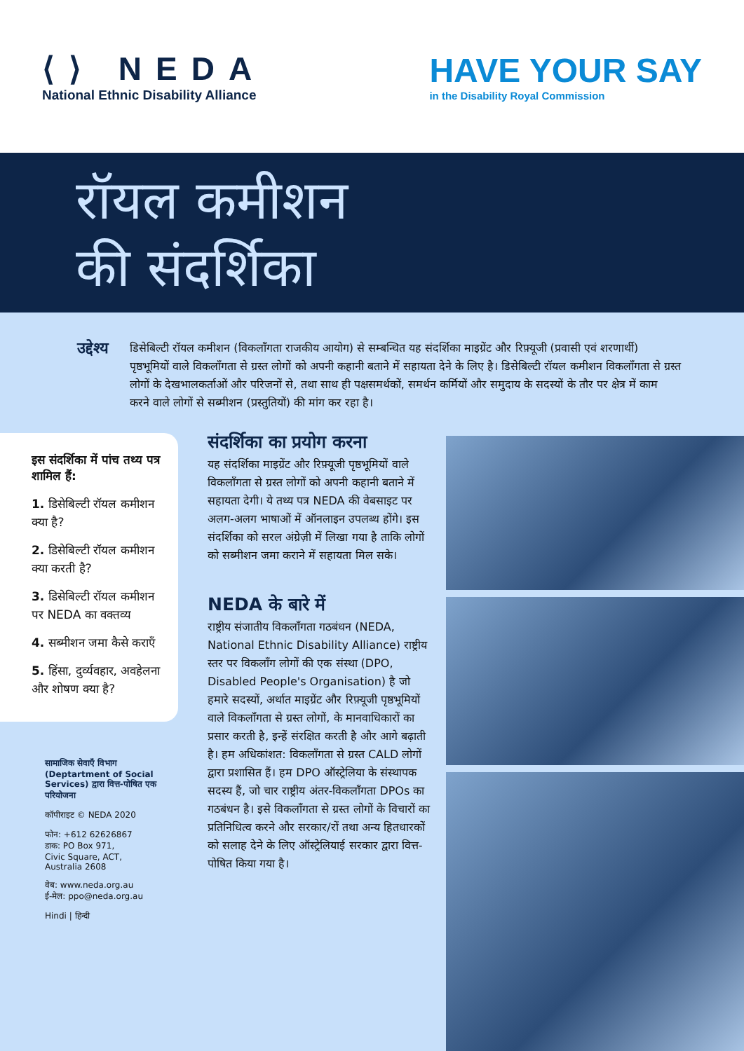⟨⟩ NEDA
National Ethnic Disability Alliance
HAVE YOUR SAY
in the Disability Royal Commission
रॉयल कमीशन
की संदर्शिका
उद्देश्य
डिसेबिल्टी रॉयल कमीशन (विकलाँगता राजकीय आयोग) से सम्बन्धित यह संदर्शिका माइग्रेंट और रिफ़्यूजी (प्रवासी एवं शरणार्थी) पृष्ठभूमियों वाले विकलाँगता से ग्रस्त लोगों को अपनी कहानी बताने में सहायता देने के लिए है। डिसेबिल्टी रॉयल कमीशन विकलाँगता से ग्रस्त लोगों के देखभालकर्ताओं और परिजनों से, तथा साथ ही पक्षसमर्थकों, समर्थन कर्मियों और समुदाय के सदस्यों के तौर पर क्षेत्र में काम करने वाले लोगों से सब्मीशन (प्रस्तुतियों) की मांग कर रहा है।
इस संदर्शिका में पांच तथ्य पत्र शामिल हैं:
1. डिसेबिल्टी रॉयल कमीशन क्या है?
2. डिसेबिल्टी रॉयल कमीशन क्या करती है?
3. डिसेबिल्टी रॉयल कमीशन पर NEDA का वक्तव्य
4. सब्मीशन जमा कैसे कराएँ
5. हिंसा, दुर्व्यवहार, अवहेलना और शोषण क्या है?
सामाजिक सेवाएँ विभाग (Deptartment of Social Services) द्वारा वित्त-पोषित एक परियोजना
कॉपीराइट © NEDA 2020
फोन: +612 62626867
डाक: PO Box 971,
Civic Square, ACT,
Australia 2608
वेब: www.neda.org.au
ई-मेल: ppo@neda.org.au
Hindi | हिन्दी
संदर्शिका का प्रयोग करना
यह संदर्शिका माइग्रेंट और रिफ़्यूजी पृष्ठभूमियों वाले विकलाँगता से ग्रस्त लोगों को अपनी कहानी बताने में सहायता देगी। ये तथ्य पत्र NEDA की वेबसाइट पर अलग-अलग भाषाओं में ऑनलाइन उपलब्ध होंगे। इस संदर्शिका को सरल अंग्रेज़ी में लिखा गया है ताकि लोगों को सब्मीशन जमा कराने में सहायता मिल सके।
NEDA के बारे में
राष्ट्रीय संजातीय विकलाँगता गठबंधन (NEDA, National Ethnic Disability Alliance) राष्ट्रीय स्तर पर विकलाँग लोगों की एक संस्था (DPO, Disabled People's Organisation) है जो हमारे सदस्यों, अर्थात माइग्रेंट और रिफ़्यूजी पृष्ठभूमियों वाले विकलाँगता से ग्रस्त लोगों, के मानवाधिकारों का प्रसार करती है, इन्हें संरक्षित करती है और आगे बढ़ाती है। हम अधिकांशत: विकलाँगता से ग्रस्त CALD लोगों द्वारा प्रशासित हैं। हम DPO ऑस्ट्रेलिया के संस्थापक सदस्य हैं, जो चार राष्ट्रीय अंतर-विकलाँगता DPOs का गठबंधन है। इसे विकलाँगता से ग्रस्त लोगों के विचारों का प्रतिनिधित्व करने और सरकार/रों तथा अन्य हितधारकों को सलाह देने के लिए ऑस्ट्रेलियाई सरकार द्वारा वित्त-पोषित किया गया है।